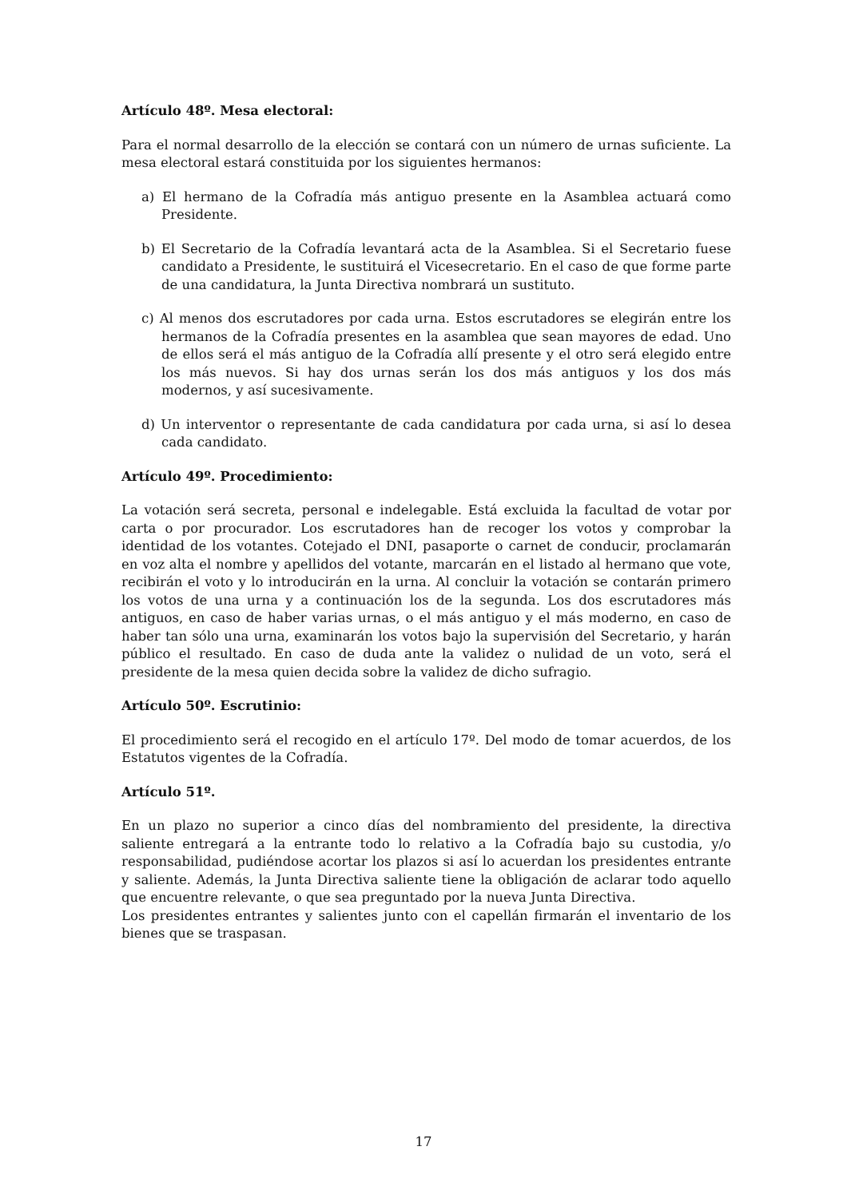Artículo 48º. Mesa electoral:
Para el normal desarrollo de la elección se contará con un número de urnas suficiente. La mesa electoral estará constituida por los siguientes hermanos:
a) El hermano de la Cofradía más antiguo presente en la Asamblea actuará como Presidente.
b) El Secretario de la Cofradía levantará acta de la Asamblea. Si el Secretario fuese candidato a Presidente, le sustituirá el Vicesecretario. En el caso de que forme parte de una candidatura, la Junta Directiva nombrará un sustituto.
c) Al menos dos escrutadores por cada urna. Estos escrutadores se elegirán entre los hermanos de la Cofradía presentes en la asamblea que sean mayores de edad. Uno de ellos será el más antiguo de la Cofradía allí presente y el otro será elegido entre los más nuevos. Si hay dos urnas serán los dos más antiguos y los dos más modernos, y así sucesivamente.
d) Un interventor o representante de cada candidatura por cada urna, si así lo desea cada candidato.
Artículo 49º. Procedimiento:
La votación será secreta, personal e indelegable. Está excluida la facultad de votar por carta o por procurador. Los escrutadores han de recoger los votos y comprobar la identidad de los votantes. Cotejado el DNI, pasaporte o carnet de conducir, proclamarán en voz alta el nombre y apellidos del votante, marcarán en el listado al hermano que vote, recibirán el voto y lo introducirán en la urna. Al concluir la votación se contarán primero los votos de una urna y a continuación los de la segunda. Los dos escrutadores más antiguos, en caso de haber varias urnas, o el más antiguo y el más moderno, en caso de haber tan sólo una urna, examinarán los votos bajo la supervisión del Secretario, y harán público el resultado. En caso de duda ante la validez o nulidad de un voto, será el presidente de la mesa quien decida sobre la validez de dicho sufragio.
Artículo 50º. Escrutinio:
El procedimiento será el recogido en el artículo 17º. Del modo de tomar acuerdos, de los Estatutos vigentes de la Cofradía.
Artículo 51º.
En un plazo no superior a cinco días del nombramiento del presidente, la directiva saliente entregará a la entrante todo lo relativo a la Cofradía bajo su custodia, y/o responsabilidad, pudiéndose acortar los plazos si así lo acuerdan los presidentes entrante y saliente. Además, la Junta Directiva saliente tiene la obligación de aclarar todo aquello que encuentre relevante, o que sea preguntado por la nueva Junta Directiva.
Los presidentes entrantes y salientes junto con el capellán firmarán el inventario de los bienes que se traspasan.
17